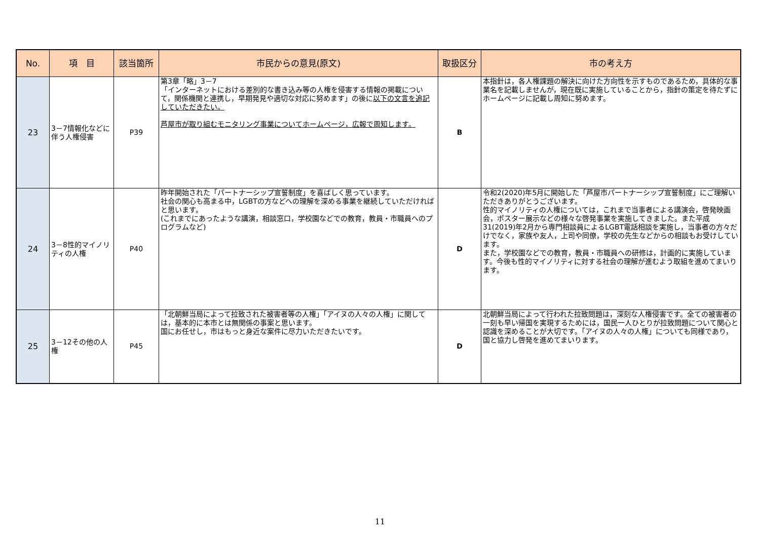| No. | 項 目 | 該当箇所 | 市民からの意見(原文) | 取扱区分 | 市の考え方 |
| --- | --- | --- | --- | --- | --- |
| 23 | 3－7情報化などに伴う人権侵害 | P39 | 第3章「略」3－7 「インターネットにおける差別的な書き込み等の人権を侵害する情報の掲載について，関係機関と連携し，早期発見や適切な対応に努めます」の後に 以下の文言を追記していただきたい。 芦屋市が取り組むモニタリング事業についてホームページ，広報で周知します。 | B | 本指針は，各人権課題の解決に向けた方向性を示すものであるため，具体的な事業名を記載しませんが，現在既に実施していることから，指針の策定を待たずにホームページに記載し周知に努めます。 |
| 24 | 3－8性的マイノリティの人権 | P40 | 昨年開始された「パートナーシップ宣誓制度」を喜ばしく思っています。 社会の関心も高まる中，LGBTの方などへの理解を深める事業を継続していただければと思います。 (これまでにあったような講演，相談窓口，学校園などでの教育，教員・市職員へのプログラムなど) | D | 令和2(2020)年5月に開始した「芦屋市パートナーシップ宣誓制度」にご理解いただきありがとうございます。 性的マイノリティの人権については，これまで当事者による講演会，啓発映画会，ポスター展示などの様々な啓発事業を実施してきました。また平成31(2019)年2月から専門相談員によるLGBT電話相談を実施し，当事者の方々だけでなく，家族や友人，上司や同僚，学校の先生などからの相談もお受けしています。 また，学校園などでの教育，教員・市職員への研修は，計画的に実施しています。今後も性的マイノリティに対する社会の理解が進むよう取組を進めてまいります。 |
| 25 | 3－12その他の人権 | P45 | 「北朝鮮当局によって拉致された被害者等の人権」「アイヌの人々の人権」に関しては，基本的に本市とは無関係の事案と思います。 国にお任せし，市はもっと身近な案件に尽力いただきたいです。 | D | 北朝鮮当局によって行われた拉致問題は，深刻な人権侵害です。全ての被害者の一刻も早い帰国を実現するためには，国民一人ひとりが拉致問題について関心と認識を深めることが大切です。「アイヌの人々の人権」についても同様であり，国と協力し啓発を進めてまいります。 |
11